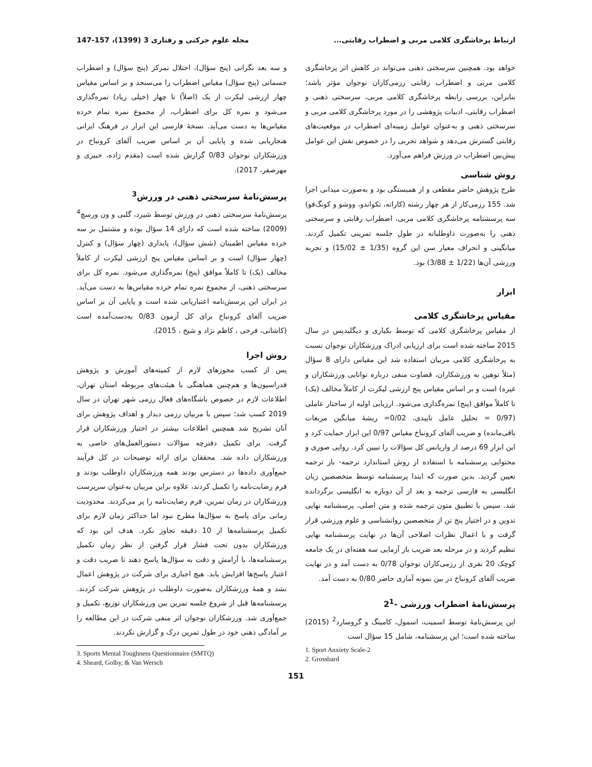ارتباط پرخاشگری کلامی مربی و اضطراب رقابتی... مجله علوم حرکتی و رفتاری 3 (1399)، 157-147
خواهد بود. همچنین سرسختی ذهنی می‌تواند در کاهش اثر پرخاشگری کلامی مربی و اضطراب رقابتی رزمی‌کاران نوجوان مؤثر باشد؛ بنابراین، بررسی رابطه پرخاشگری کلامی مربی، سرسختی ذهنی و اضطراب رقابتی، ادبیات پژوهشی را در مورد پرخاشگری کلامی مربی و سرسختی ذهنی و به‌عنوان عوامل زمینه‌ای اضطراب در موقعیت‌های رقابتی گسترش می‌دهد و شواهد تجربی را در خصوص نقش این عوامل پیش‌بین اضطراب در ورزش فراهم می‌آورد.
روش شناسی
طرح پژوهش حاضر مقطعی و از همبستگی بود و به‌صورت میدانی اجرا شد. 155 رزمی‌کار از هر چهار رشته (کاراته، تکواندو، ووشو و کونگ‌فو) سه پرسشنامه پرخاشگری کلامی مربی، اضطراب رقابتی و سرسختی ذهنی را به‌صورت داوطلبانه در طول جلسه تمرینی تکمیل کردند. میانگینی و انحراف معیار سن این گروه (1/35 ± 15/02) و تجربه ورزشی آن‌ها (1/22 ± 3/88) بود.
ابزار
مقیاس پرخاشگری کلامی
از مقیاس پرخاشگری کلامی که توسط بکیاری و دیگلیدیس در سال 2015 ساخته شده است برای ارزیابی ادراک ورزشکاران نوجوان نسبت به پرخاشگری کلامی مربیان استفاده شد این مقیاس دارای 8 سؤال (مثلاً توهین به ورزشکاران، قضاوت منفی درباره توانایی ورزشکاران و غیره) است و بر اساس مقیاس پنج ارزشی لیکرت از کاملاً مخالف (یک) تا کاملاً موافق (پنج) نمره‌گذاری می‌شود. ارزیابی اولیه از ساختار عاملی (0/97 = تحلیل عامل تاییدی، 0/02= ریشهٔ میانگین مربعات باقی‌مانده) و ضریب آلفای کرونباخ مقیاس 0/97 این ابزار حمایت کرد و این ابزار 69 درصد از واریانس کل سؤالات را تبیین کرد. روایی صوری و محتوایی پرسشنامه با استفاده از روش استاندارد ترجمه- باز ترجمه تعیین گردید. بدین صورت که ابتدا پرسشنامه توسط متخصصین زبان انگلیسی به فارسی ترجمه و بعد از آن دوباره به انگلیسی برگردانده شد. سپس با تطبیق متون ترجمه شده و متن اصلی، پرسشنامه نهایی تدوین و در اختیار پنج تن از متخصصین روانشناسی و علوم ورزشی قرار گرفت و با اعمال نظرات اصلاحی آن‌ها در نهایت پرسشنامه نهایی تنظیم گردید و در مرحله بعد ضریب باز آزمایی سه هفته‌ای در یک جامعه کوچک 20 نفری از رزمی‌کاران نوجوان 0/78 به دست آمد و در نهایت ضریب آلفای کرونباخ در بین نمونه آماری حاضر 0/80 به دست آمد.
پرسش‌نامهٔ اضطراب ورزشی -2<sup>1</sup>
این پرسش‌نامهٔ توسط اسمیت، اسمول، کامینگ و گروسارد<sup>2</sup> (2015) ساخته شده است؛ این پرسشنامه، شامل 15 سؤال است
و سه بعد نگرانی (پنج سؤال)، اختلال تمرکز (پنج سؤال) و اضطراب جسمانی (پنج سؤال) مقیاس اضطراب را می‌سنجد و بر اساس مقیاس چهار ارزشی لیکرت از یک (اصلاً) تا چهار (خیلی زیاد) نمره‌گذاری می‌شود و نمره کل برای اضطراب، از مجموع نمره تمام خرده مقیاس‌ها به دست می‌آید. نسخهٔ فارسی این ابزار در فرهنگ ایرانی هنجاریابی شده و پایایی آن بر اساس ضریب آلفای کرونباخ در ورزشکاران نوجوان 0/83 گزارش شده است (مقدم زاده، خبیری و مهرصفر، 2017).
پرسش‌نامهٔ سرسختی ذهنی در ورزش<sup>3</sup>
پرسش‌نامهٔ سرسختی ذهنی در ورزش توسط شیرد، گلبی و ون ورسچ<sup>4</sup> (2009) ساخته شده است که دارای 14 سؤال بوده و مشتمل بر سه خرده مقیاس اطمینان (شش سؤال)، پایداری (چهار سؤال) و کنترل (چهار سؤال) است و بر اساس مقیاس پنج ارزشی لیکرت از کاملاً مخالف (یک) تا کاملاً موافق (پنج) نمره‌گذاری می‌شود. نمره کل برای سرسختی ذهنی، از مجموع نمره تمام خرده مقیاس‌ها به دست می‌آید. در ایران این پرسش‌نامه اعتباریابی شده است و پایایی آن بر اساس ضریب آلفای کرونباخ برای کل آزمون 0/83 به‌دست‌آمده است (کاشانی، فرخی ، کاظم نژاد و شیخ ، 2015).
روش اجرا
پس از کسب مجوزهای لازم از کمیته‌های آموزش و پژوهش فدراسیون‌ها و هم‌چنین هماهنگی با هیئت‌های مربوطه استان تهران، اطلاعات لازم در خصوص باشگاه‌های فعال رزمی شهر تهران در سال 2019 کسب شد؛ سپس با مربیان رزمی دیدار و اهداف پژوهش برای آنان تشریح شد همچنین اطلاعات بیشتر در اختیار ورزشکاران قرار گرفت. برای تکمیل دفترچه سؤالات دستورالعمل‌های خاصی به ورزشکاران داده شد. محققان برای ارائه توضیحات در کل فرآیند جمع‌آوری داده‌ها در دسترس بودند همه ورزشکاران داوطلب بودند و فرم رضایت‌نامه را تکمیل کردند، علاوه براین مربیان به‌عنوان سرپرست ورزشکاران در زمان تمرین، فرم رضایت‌نامه را پر می‌کردند. محدودیت زمانی برای پاسخ به سؤال‌ها مطرح نبود اما حداکثر زمان لازم برای تکمیل پرسشنامه‌ها از 10 دقیقه تجاوز نکرد. هدف این بود که ورزشکاران بدون تحت فشار قرار گرفتن از نظر زمان تکمیل پرسشنامه‌ها، با آرامش و دقت به سؤال‌ها پاسخ دهند تا ضریب دقت و اعتبار پاسخ‌ها افزایش یابد. هیچ اجباری برای شرکت در پژوهش اعمال نشد و همهٔ ورزشکاران به‌صورت داوطلب در پژوهش شرکت کردند. پرسشنامه‌ها قبل از شروع جلسه تمرین بین ورزشکاران توزیع، تکمیل و جمع‌آوری شد. ورزشکاران نوجوان اثر منفی شرکت در این مطالعه را بر آمادگی ذهنی خود در طول تمرین درک و گزارش نکردند.
1. Sport Anxiety Scale-2
2. Grossbard
3. Sports Mental Toughness Questionnaire (SMTQ)
4. Sheard, Golby, & Van Wersch
151